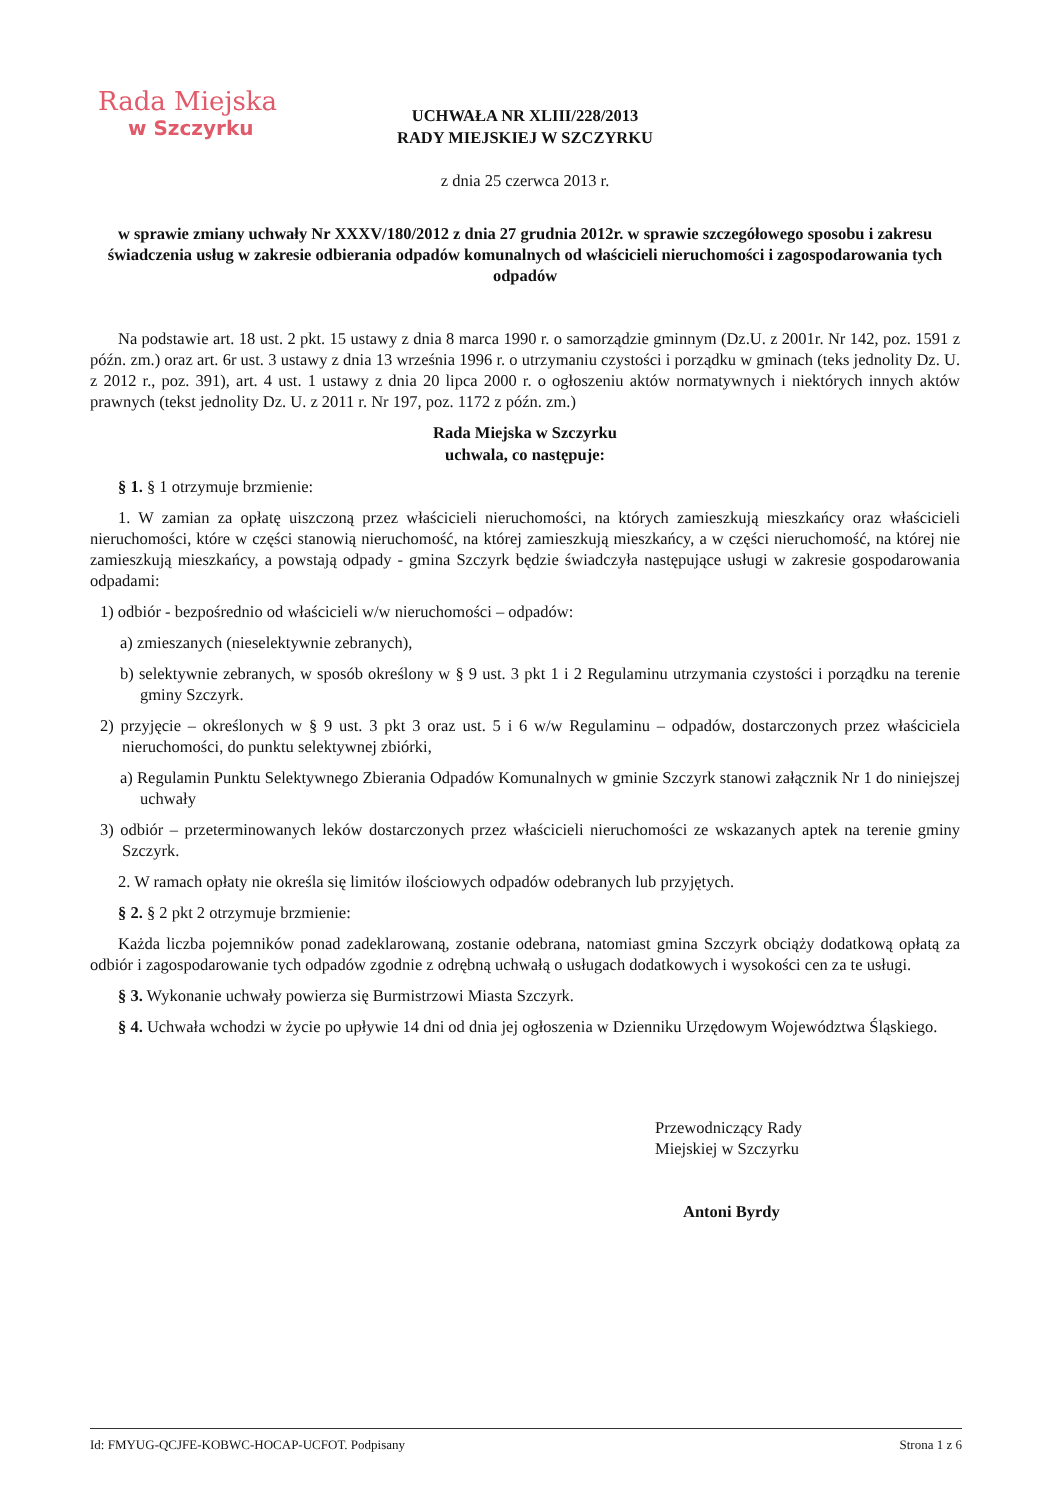Rada Miejska
w Szczyrku
UCHWAŁA NR XLIII/228/2013
RADY MIEJSKIEJ W SZCZYRKU
z dnia 25 czerwca 2013 r.
w sprawie zmiany uchwały Nr XXXV/180/2012 z dnia 27 grudnia 2012r. w sprawie szczegółowego sposobu i zakresu świadczenia usług w zakresie odbierania odpadów komunalnych od właścicieli nieruchomości i zagospodarowania tych odpadów
Na podstawie art. 18 ust. 2 pkt. 15 ustawy z dnia 8 marca 1990 r. o samorządzie gminnym (Dz.U. z 2001r. Nr 142, poz. 1591 z późn. zm.) oraz art. 6r ust. 3 ustawy z dnia 13 września 1996 r. o utrzymaniu czystości i porządku w gminach (teks jednolity Dz. U. z 2012 r., poz. 391), art. 4 ust. 1 ustawy z dnia 20 lipca 2000 r. o ogłoszeniu aktów normatywnych i niektórych innych aktów prawnych (tekst jednolity Dz. U. z 2011 r. Nr 197, poz. 1172 z późn. zm.)
Rada Miejska w Szczyrku
uchwala, co następuje:
§ 1. § 1 otrzymuje brzmienie:
1. W zamian za opłatę uiszczoną przez właścicieli nieruchomości, na których zamieszkują mieszkańcy oraz właścicieli nieruchomości, które w części stanowią nieruchomość, na której zamieszkują mieszkańcy, a w części nieruchomość, na której nie zamieszkują mieszkańcy, a powstają odpady - gmina Szczyrk będzie świadczyła następujące usługi w zakresie gospodarowania odpadami:
1) odbiór - bezpośrednio od właścicieli w/w nieruchomości – odpadów:
a) zmieszanych (nieselektywnie zebranych),
b) selektywnie zebranych, w sposób określony w § 9 ust. 3 pkt 1 i 2 Regulaminu utrzymania czystości i porządku na terenie gminy Szczyrk.
2) przyjęcie – określonych w § 9 ust. 3 pkt 3 oraz ust. 5 i 6 w/w Regulaminu – odpadów, dostarczonych przez właściciela nieruchomości, do punktu selektywnej zbiórki,
a) Regulamin Punktu Selektywnego Zbierania Odpadów Komunalnych w gminie Szczyrk stanowi załącznik Nr 1 do niniejszej uchwały
3) odbiór – przeterminowanych leków dostarczonych przez właścicieli nieruchomości ze wskazanych aptek na terenie gminy Szczyrk.
2. W ramach opłaty nie określa się limitów ilościowych odpadów odebranych lub przyjętych.
§ 2. § 2 pkt 2 otrzymuje brzmienie:
Każda liczba pojemników ponad zadeklarowaną, zostanie odebrana, natomiast gmina Szczyrk obciąży dodatkową opłatą za odbiór i zagospodarowanie tych odpadów zgodnie z odrębną uchwałą o usługach dodatkowych i wysokości cen za te usługi.
§ 3. Wykonanie uchwały powierza się Burmistrzowi Miasta Szczyrk.
§ 4. Uchwała wchodzi w życie po upływie 14 dni od dnia jej ogłoszenia w Dzienniku Urzędowym Województwa Śląskiego.
Przewodniczący Rady
Miejskiej w Szczyrku
Antoni Byrdy
Id: FMYUG-QCJFE-KOBWC-HOCAP-UCFOT. Podpisany Strona 1 z 6